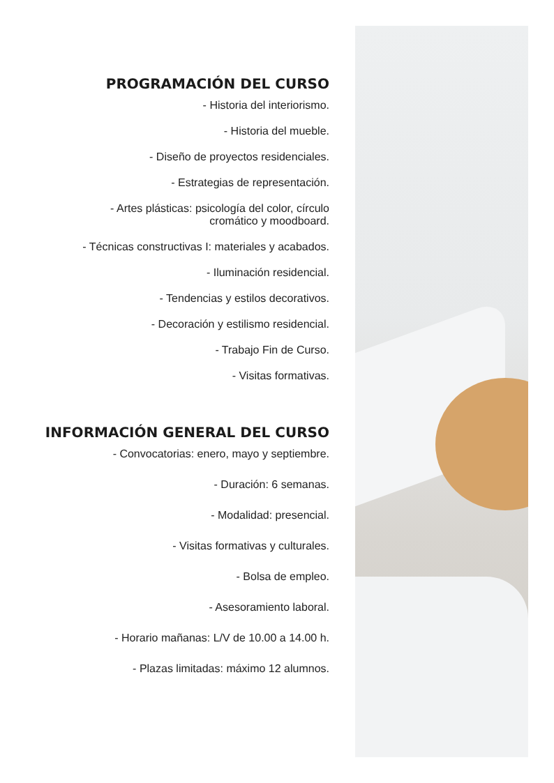PROGRAMACIÓN DEL CURSO
- Historia del interiorismo.
- Historia del mueble.
- Diseño de proyectos residenciales.
- Estrategias de representación.
- Artes plásticas: psicología del color, círculo
cromático y moodboard.
- Técnicas constructivas I: materiales y acabados.
- Iluminación residencial.
- Tendencias y estilos decorativos.
- Decoración y estilismo residencial.
- Trabajo Fin de Curso.
- Visitas formativas.
INFORMACIÓN GENERAL DEL CURSO
- Convocatorias: enero, mayo y septiembre.
- Duración: 6 semanas.
- Modalidad: presencial.
- Visitas formativas y culturales.
- Bolsa de empleo.
- Asesoramiento laboral.
- Horario mañanas: L/V de 10.00 a 14.00 h.
- Plazas limitadas: máximo 12 alumnos.